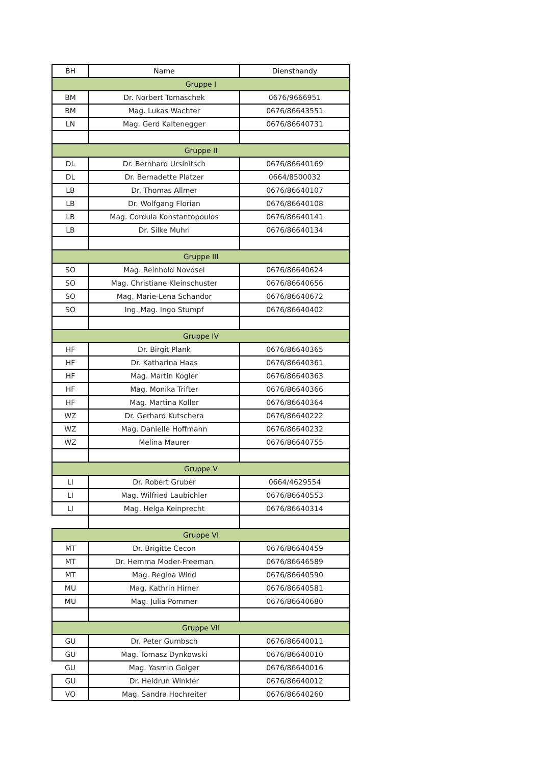| BH | Name | Diensthandy |
| --- | --- | --- |
| Gruppe I | | |
| BM | Dr. Norbert Tomaschek | 0676/9666951 |
| BM | Mag. Lukas Wachter | 0676/86643551 |
| LN | Mag. Gerd Kaltenegger | 0676/86640731 |
| Gruppe II | | |
| DL | Dr. Bernhard Ursinitsch | 0676/86640169 |
| DL | Dr. Bernadette Platzer | 0664/8500032 |
| LB | Dr. Thomas Allmer | 0676/86640107 |
| LB | Dr. Wolfgang Florian | 0676/86640108 |
| LB | Mag. Cordula Konstantopoulos | 0676/86640141 |
| LB | Dr. Silke Muhri | 0676/86640134 |
| Gruppe III | | |
| SO | Mag. Reinhold Novosel | 0676/86640624 |
| SO | Mag. Christiane Kleinschuster | 0676/86640656 |
| SO | Mag. Marie-Lena Schandor | 0676/86640672 |
| SO | Ing. Mag. Ingo Stumpf | 0676/86640402 |
| Gruppe IV | | |
| HF | Dr. Birgit Plank | 0676/86640365 |
| HF | Dr. Katharina Haas | 0676/86640361 |
| HF | Mag. Martin Kogler | 0676/86640363 |
| HF | Mag. Monika Trifter | 0676/86640366 |
| HF | Mag. Martina Koller | 0676/86640364 |
| WZ | Dr. Gerhard Kutschera | 0676/86640222 |
| WZ | Mag. Danielle Hoffmann | 0676/86640232 |
| WZ | Melina Maurer | 0676/86640755 |
| Gruppe V | | |
| LI | Dr. Robert Gruber | 0664/4629554 |
| LI | Mag. Wilfried Laubichler | 0676/86640553 |
| LI | Mag. Helga Keinprecht | 0676/86640314 |
| Gruppe VI | | |
| MT | Dr. Brigitte Cecon | 0676/86640459 |
| MT | Dr. Hemma Moder-Freeman | 0676/86646589 |
| MT | Mag. Regina Wind | 0676/86640590 |
| MU | Mag. Kathrin Hirner | 0676/86640581 |
| MU | Mag. Julia Pommer | 0676/86640680 |
| Gruppe VII | | |
| GU | Dr. Peter Gumbsch | 0676/86640011 |
| GU | Mag. Tomasz Dynkowski | 0676/86640010 |
| GU | Mag. Yasmin Golger | 0676/86640016 |
| GU | Dr. Heidrun Winkler | 0676/86640012 |
| VO | Mag. Sandra Hochreiter | 0676/86640260 |